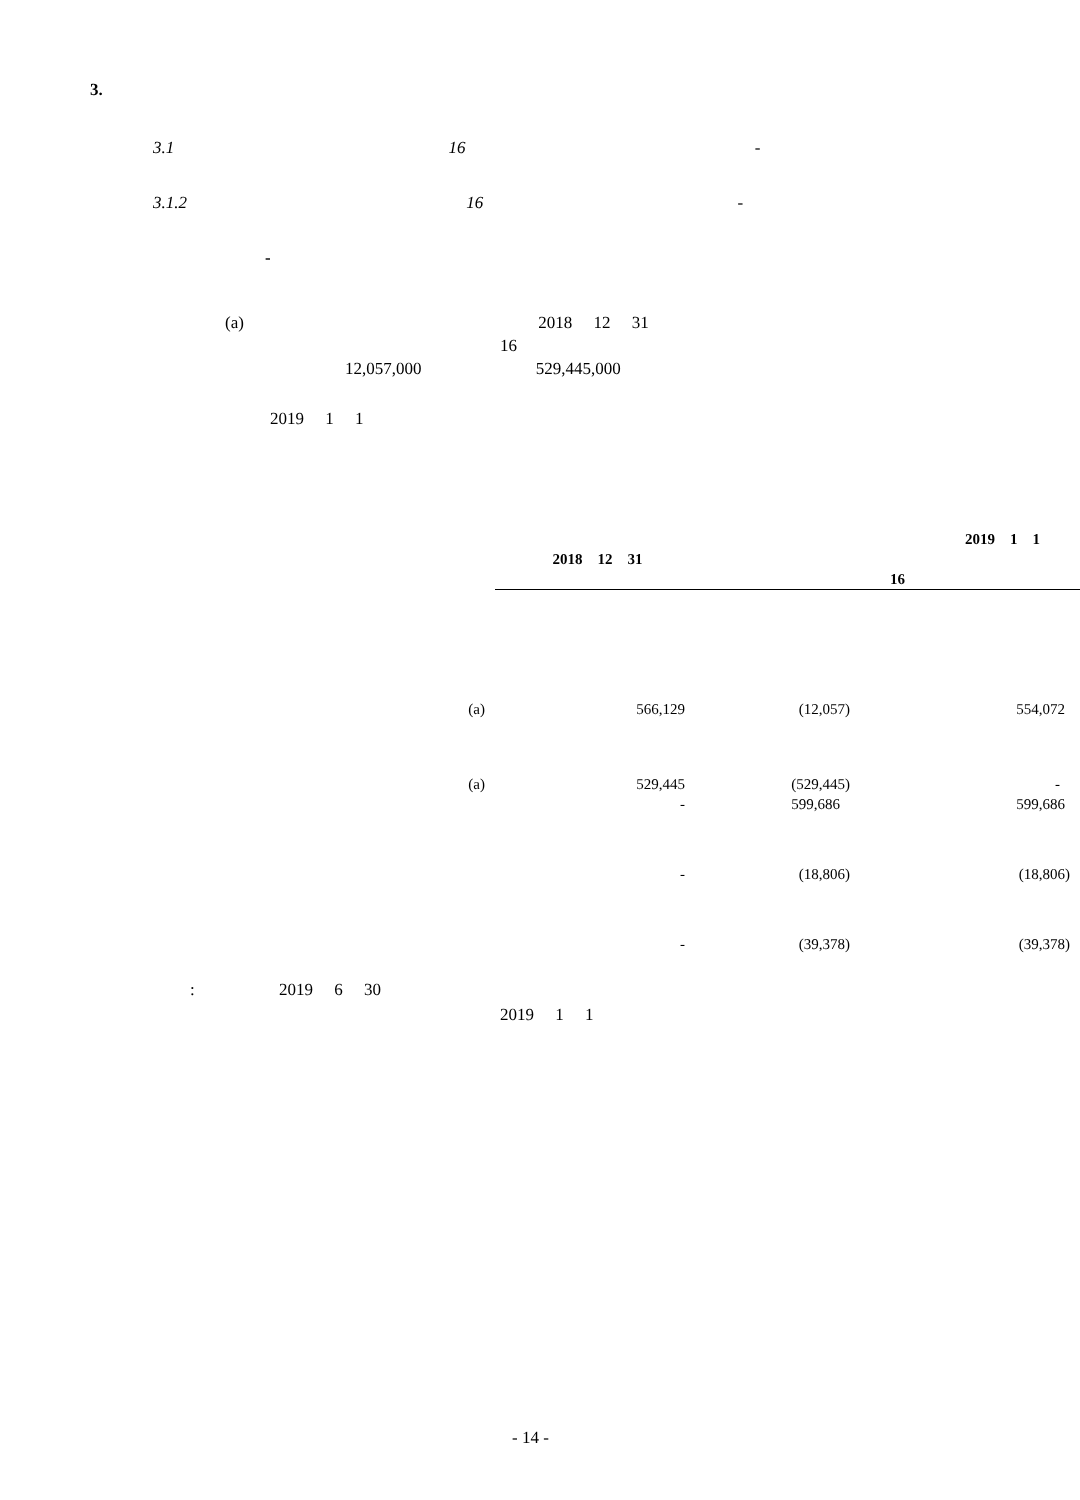3.
3.1 16 -
3.1.2 16 -
-
(a) 2018 12 31
16
12,057,000 529,445,000
2019 1 1
| | | | 2019 1 1 |
| | 2018 12 31 | | |
| | | | 16 |
| (a) | 566,129 | (12,057) | 554,072 |
| (a) | 529,445 | (529,445) | - |
| | - | 599,686 | 599,686 |
| | - | (18,806) | (18,806) |
| | - | (39,378) | (39,378) |
: 2019 6 30
2019 1 1
- 14 -